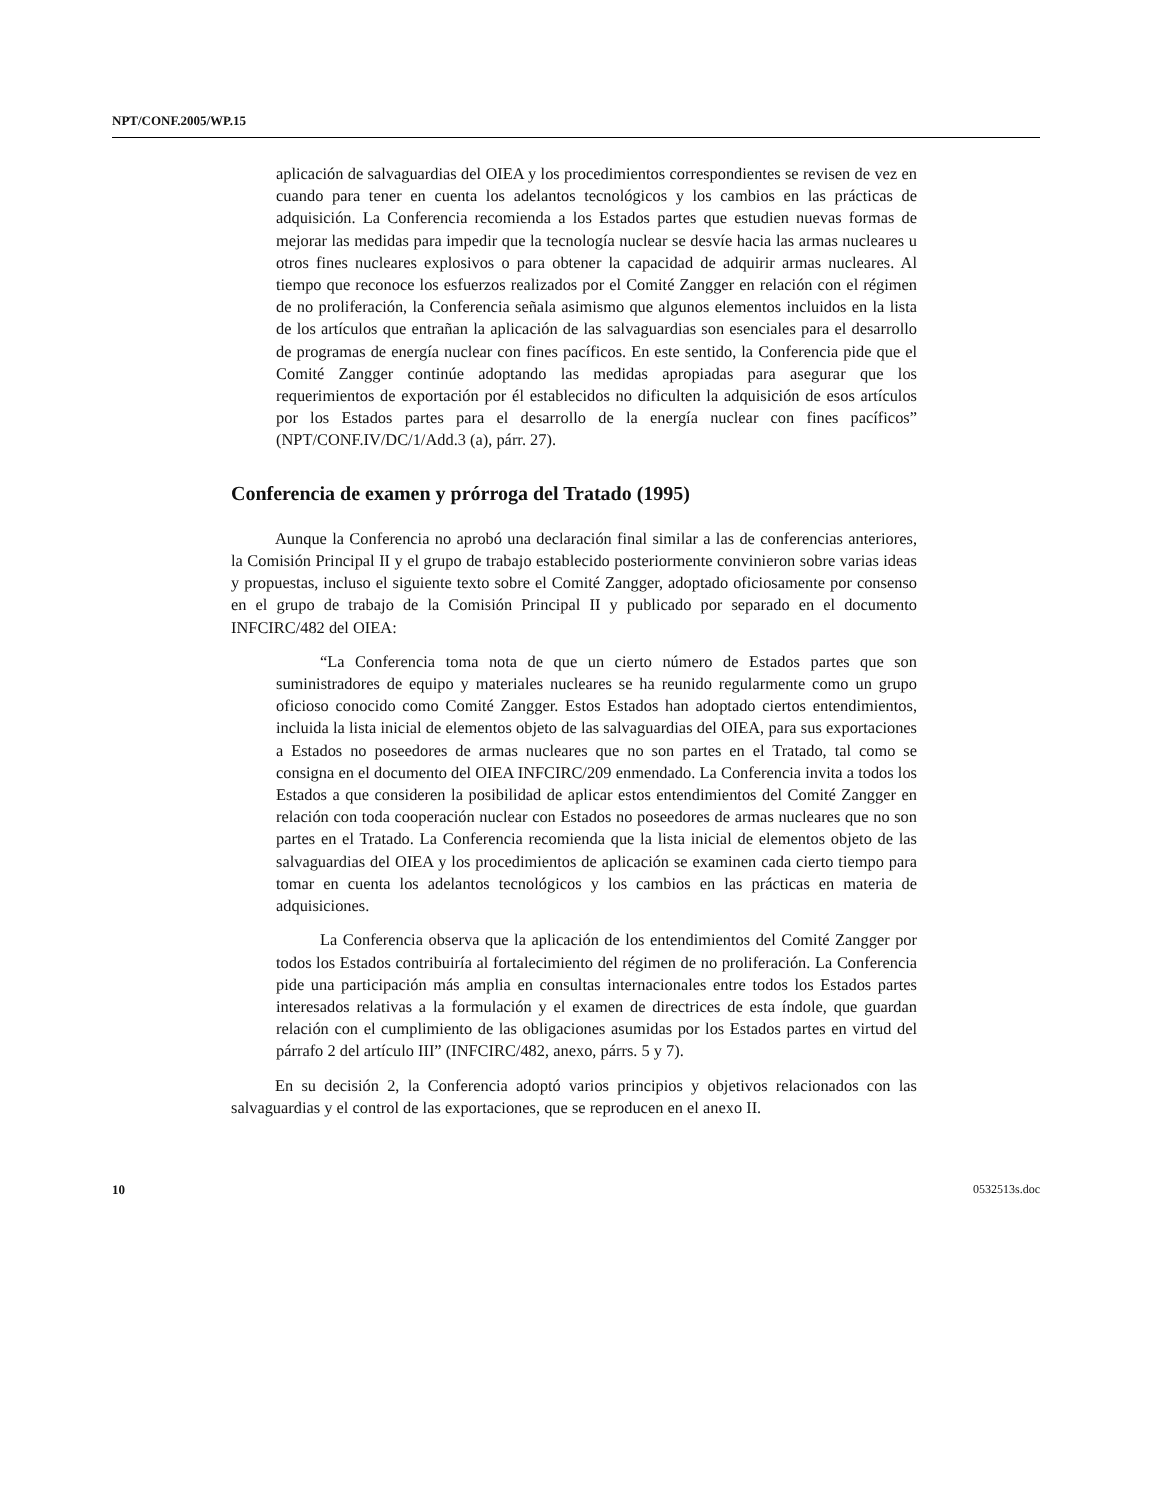NPT/CONF.2005/WP.15
aplicación de salvaguardias del OIEA y los procedimientos correspondientes se revisen de vez en cuando para tener en cuenta los adelantos tecnológicos y los cambios en las prácticas de adquisición. La Conferencia recomienda a los Estados partes que estudien nuevas formas de mejorar las medidas para impedir que la tecnología nuclear se desvíe hacia las armas nucleares u otros fines nucleares explosivos o para obtener la capacidad de adquirir armas nucleares. Al tiempo que reconoce los esfuerzos realizados por el Comité Zangger en relación con el régimen de no proliferación, la Conferencia señala asimismo que algunos elementos incluidos en la lista de los artículos que entrañan la aplicación de las salvaguardias son esenciales para el desarrollo de programas de energía nuclear con fines pacíficos. En este sentido, la Conferencia pide que el Comité Zangger continúe adoptando las medidas apropiadas para asegurar que los requerimientos de exportación por él establecidos no dificulten la adquisición de esos artículos por los Estados partes para el desarrollo de la energía nuclear con fines pacíficos” (NPT/CONF.IV/DC/1/Add.3 (a), párr. 27).
Conferencia de examen y prórroga del Tratado (1995)
Aunque la Conferencia no aprobó una declaración final similar a las de conferencias anteriores, la Comisión Principal II y el grupo de trabajo establecido posteriormente convinieron sobre varias ideas y propuestas, incluso el siguiente texto sobre el Comité Zangger, adoptado oficiosamente por consenso en el grupo de trabajo de la Comisión Principal II y publicado por separado en el documento INFCIRC/482 del OIEA:
“La Conferencia toma nota de que un cierto número de Estados partes que son suministradores de equipo y materiales nucleares se ha reunido regularmente como un grupo oficioso conocido como Comité Zangger. Estos Estados han adoptado ciertos entendimientos, incluida la lista inicial de elementos objeto de las salvaguardias del OIEA, para sus exportaciones a Estados no poseedores de armas nucleares que no son partes en el Tratado, tal como se consigna en el documento del OIEA INFCIRC/209 enmendado. La Conferencia invita a todos los Estados a que consideren la posibilidad de aplicar estos entendimientos del Comité Zangger en relación con toda cooperación nuclear con Estados no poseedores de armas nucleares que no son partes en el Tratado. La Conferencia recomienda que la lista inicial de elementos objeto de las salvaguardias del OIEA y los procedimientos de aplicación se examinen cada cierto tiempo para tomar en cuenta los adelantos tecnológicos y los cambios en las prácticas en materia de adquisiciones.
La Conferencia observa que la aplicación de los entendimientos del Comité Zangger por todos los Estados contribuiría al fortalecimiento del régimen de no proliferación. La Conferencia pide una participación más amplia en consultas internacionales entre todos los Estados partes interesados relativas a la formulación y el examen de directrices de esta índole, que guardan relación con el cumplimiento de las obligaciones asumidas por los Estados partes en virtud del párrafo 2 del artículo III” (INFCIRC/482, anexo, párrs. 5 y 7).
En su decisión 2, la Conferencia adoptó varios principios y objetivos relacionados con las salvaguardias y el control de las exportaciones, que se reproducen en el anexo II.
10 0532513s.doc